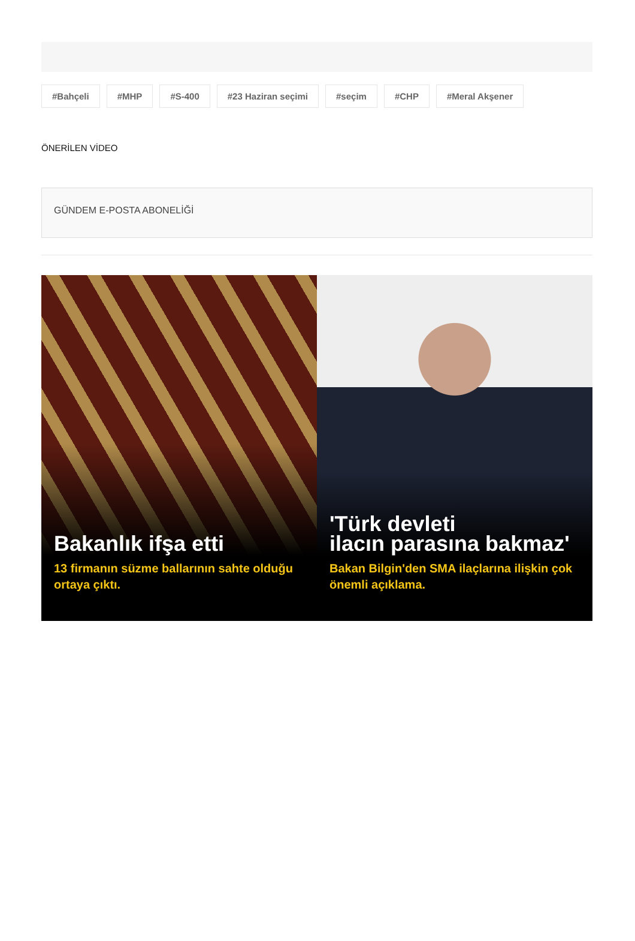#Bahçeli #MHP #S-400 #23 Haziran seçimi #seçim #CHP #Meral Akşener
ÖNERİLEN VİDEO
GÜNDEM E-POSTA ABONELİĞİ
Bakanlık ifşa etti
13 firmanın süzme ballarının sahte olduğu ortaya çıktı.
'Türk devleti
ilacın parasına bakmaz'
Bakan Bilgin'den SMA ilaçlarına ilişkin çok önemli açıklama.